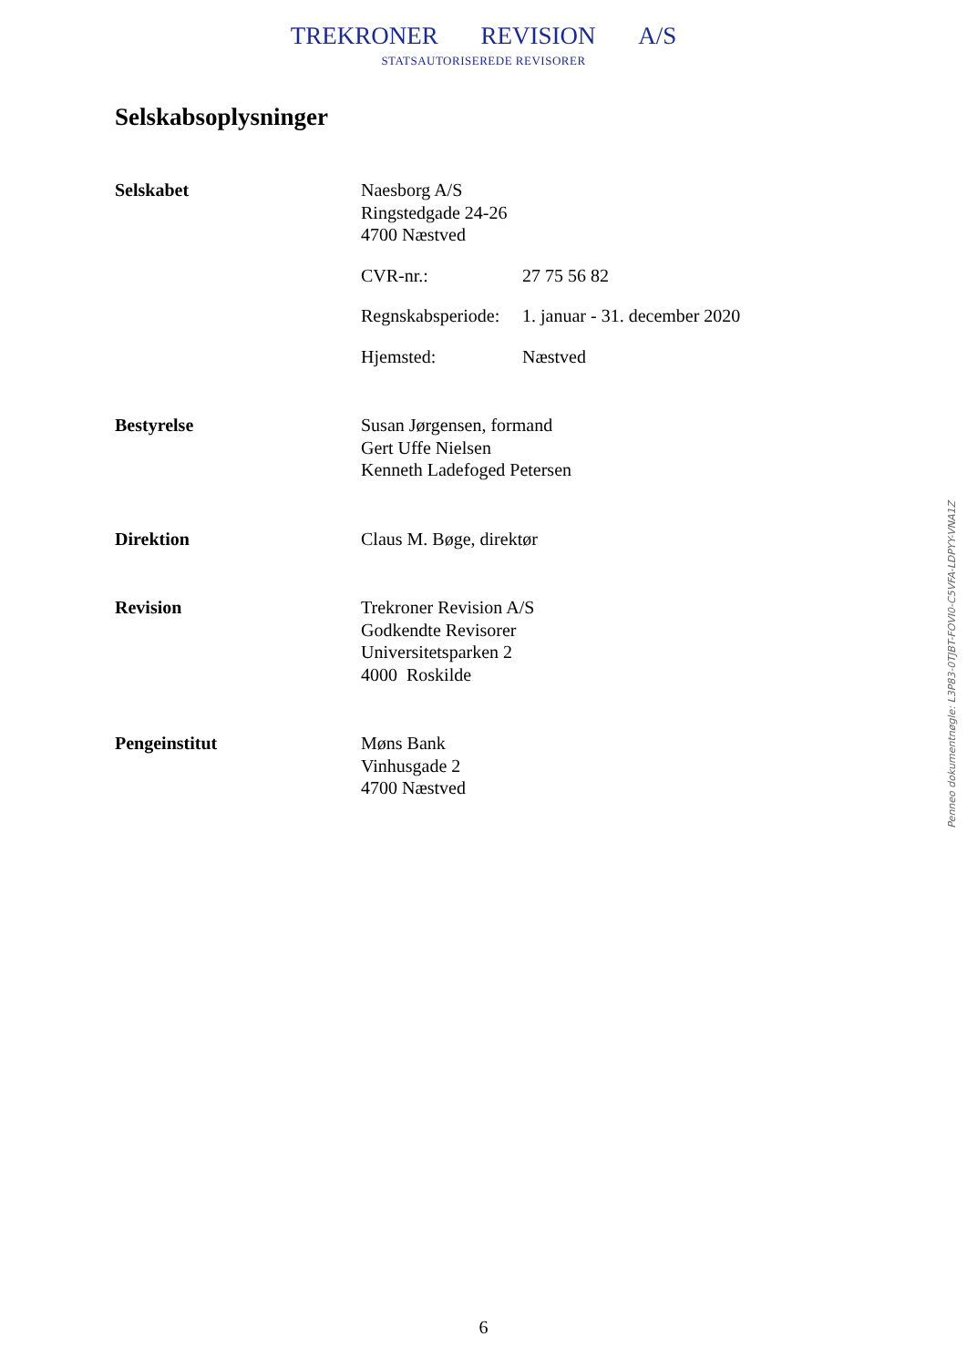TREKRONER REVISION A/S
STATSAUTORISEREDE REVISORER
Selskabsoplysninger
Selskabet Naesborg A/S
Ringstedgade 24-26
4700 Næstved
CVR-nr.: 27 75 56 82
Regnskabsperiode: 1. januar - 31. december 2020
Hjemsted: Næstved
Bestyrelse Susan Jørgensen, formand
Gert Uffe Nielsen
Kenneth Ladefoged Petersen
Direktion Claus M. Bøge, direktør
Revision Trekroner Revision A/S
Godkendte Revisorer
Universitetsparken 2
4000 Roskilde
Pengeinstitut Møns Bank
Vinhusgade 2
4700 Næstved
Penneo dokumentnøgle: L3P83-0TJBT-FOVI0-C5VFA-LDPYY-VNA1Z
6